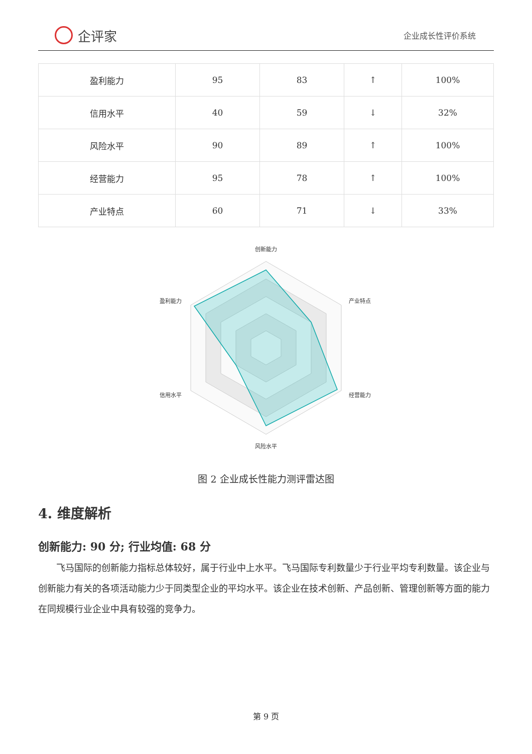企评家
企业成长性评价系统
| 盈利能力 | 95 | 83 | ↑ | 100% |
| 信用水平 | 40 | 59 | ↓ | 32% |
| 风险水平 | 90 | 89 | ↑ | 100% |
| 经营能力 | 95 | 78 | ↑ | 100% |
| 产业特点 | 60 | 71 | ↓ | 33% |
创新能力
产业特点
经营能力
风险水平
信用水平
盈利能力
图 2 企业成长性能力测评雷达图
4. 维度解析
创新能力: 90 分; 行业均值: 68 分
飞马国际的创新能力指标总体较好，属于行业中上水平。飞马国际专利数量少于行业平均专利数量。该企业与创新能力有关的各项活动能力少于同类型企业的平均水平。该企业在技术创新、产品创新、管理创新等方面的能力在同规模行业企业中具有较强的竞争力。
第 9 页